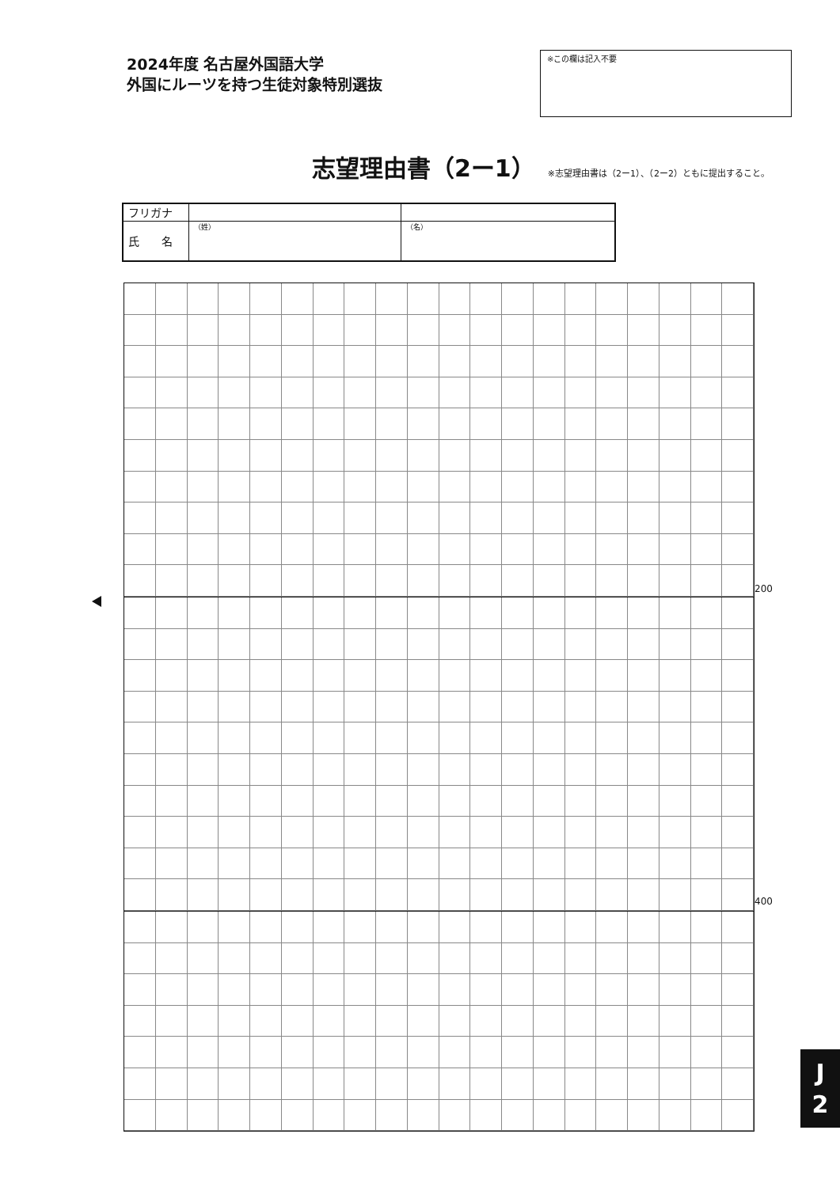2024年度 名古屋外国語大学
外国にルーツを持つ生徒対象特別選抜
※この欄は記入不要
志望理由書（2ー1）
※志望理由書は（2ー1）、（2ー2）ともに提出すること。
| フリガナ | | |
| 氏 名 | （姓） | （名） |
200
400
J
2